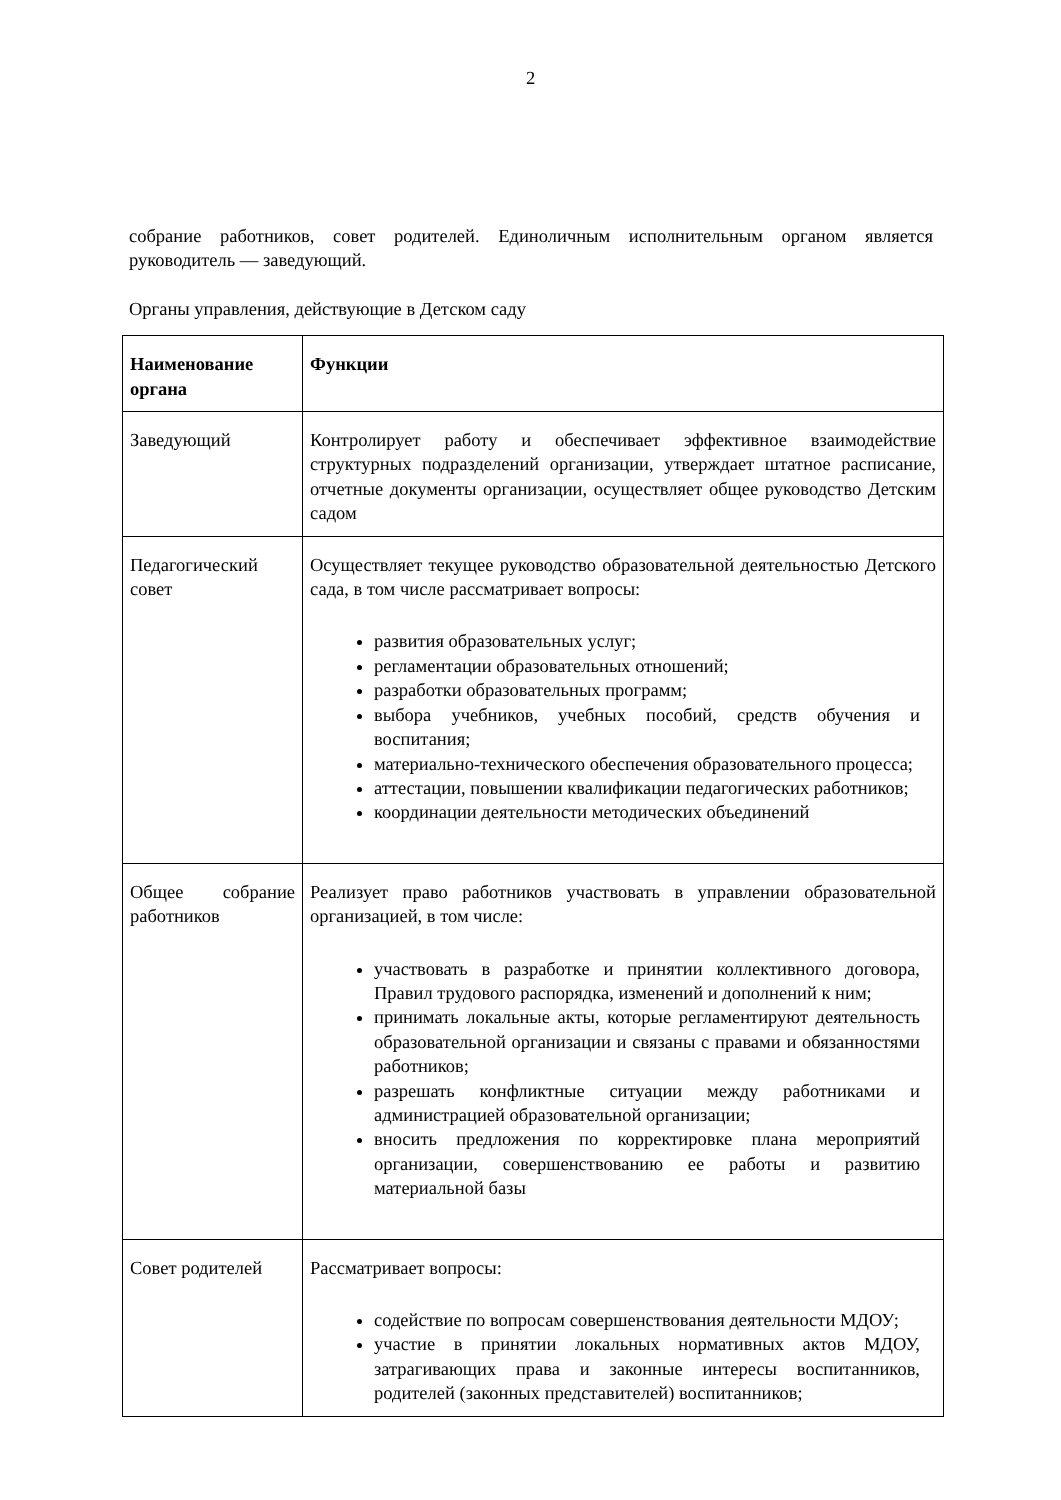2
собрание работников, совет родителей. Единоличным исполнительным органом является руководитель — заведующий.
Органы управления, действующие в Детском саду
| Наименование органа | Функции |
| --- | --- |
| Заведующий | Контролирует работу и обеспечивает эффективное взаимодействие структурных подразделений организации, утверждает штатное расписание, отчетные документы организации, осуществляет общее руководство Детским садом |
| Педагогический совет | Осуществляет текущее руководство образовательной деятельностью Детского сада, в том числе рассматривает вопросы: развития образовательных услуг; регламентации образовательных отношений; разработки образовательных программ; выбора учебников, учебных пособий, средств обучения и воспитания; материально-технического обеспечения образовательного процесса; аттестации, повышении квалификации педагогических работников; координации деятельности методических объединений |
| Общее собрание работников | Реализует право работников участвовать в управлении образовательной организацией, в том числе: участвовать в разработке и принятии коллективного договора, Правил трудового распорядка, изменений и дополнений к ним; принимать локальные акты, которые регламентируют деятельность образовательной организации и связаны с правами и обязанностями работников; разрешать конфликтные ситуации между работниками и администрацией образовательной организации; вносить предложения по корректировке плана мероприятий организации, совершенствованию ее работы и развитию материальной базы |
| Совет родителей | Рассматривает вопросы: содействие по вопросам совершенствования деятельности МДОУ; участие в принятии локальных нормативных актов МДОУ, затрагивающих права и законные интересы воспитанников, родителей (законных представителей) воспитанников; |